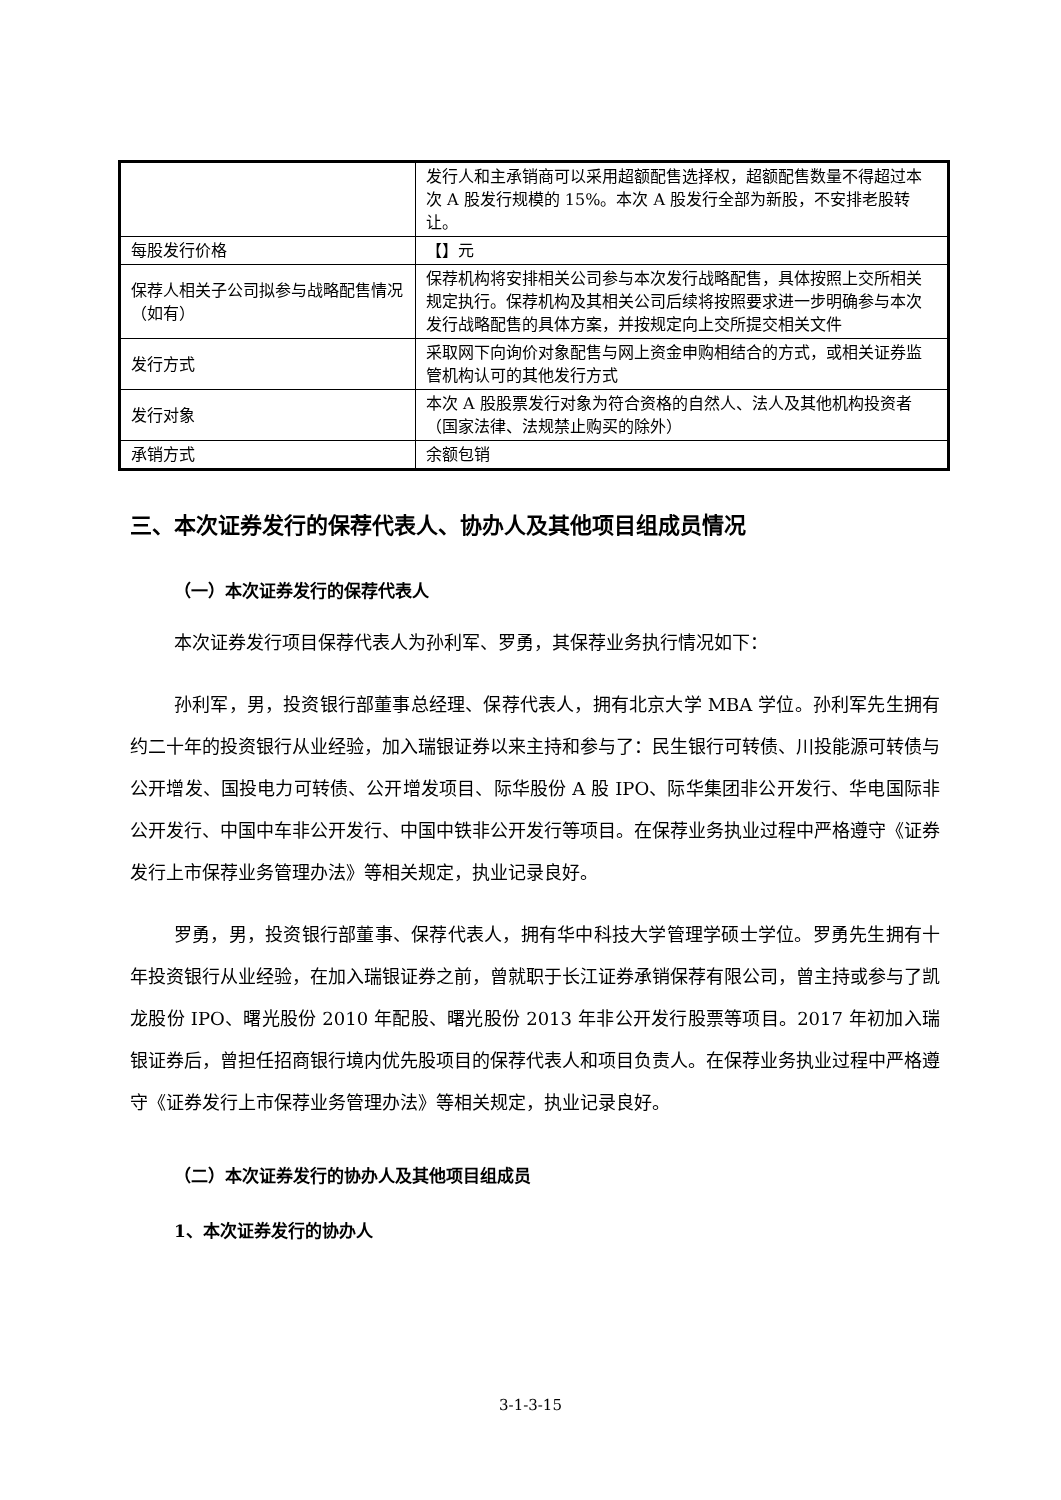| | 发行人和主承销商可以采用超额配售选择权，超额配售数量不得超过本次 A 股发行规模的 15%。本次 A 股发行全部为新股，不安排老股转让。 |
| 每股发行价格 | 【】元 |
| 保荐人相关子公司拟参与战略配售情况（如有） | 保荐机构将安排相关公司参与本次发行战略配售，具体按照上交所相关规定执行。保荐机构及其相关公司后续将按照要求进一步明确参与本次发行战略配售的具体方案，并按规定向上交所提交相关文件 |
| 发行方式 | 采取网下向询价对象配售与网上资金申购相结合的方式，或相关证券监管机构认可的其他发行方式 |
| 发行对象 | 本次 A 股股票发行对象为符合资格的自然人、法人及其他机构投资者（国家法律、法规禁止购买的除外） |
| 承销方式 | 余额包销 |
三、本次证券发行的保荐代表人、协办人及其他项目组成员情况
（一）本次证券发行的保荐代表人
本次证券发行项目保荐代表人为孙利军、罗勇，其保荐业务执行情况如下：
孙利军，男，投资银行部董事总经理、保荐代表人，拥有北京大学 MBA 学位。孙利军先生拥有约二十年的投资银行从业经验，加入瑞银证券以来主持和参与了：民生银行可转债、川投能源可转债与公开增发、国投电力可转债、公开增发项目、际华股份 A 股 IPO、际华集团非公开发行、华电国际非公开发行、中国中车非公开发行、中国中铁非公开发行等项目。在保荐业务执业过程中严格遵守《证券发行上市保荐业务管理办法》等相关规定，执业记录良好。
罗勇，男，投资银行部董事、保荐代表人，拥有华中科技大学管理学硕士学位。罗勇先生拥有十年投资银行从业经验，在加入瑞银证券之前，曾就职于长江证券承销保荐有限公司，曾主持或参与了凯龙股份 IPO、曙光股份 2010 年配股、曙光股份 2013 年非公开发行股票等项目。2017 年初加入瑞银证券后，曾担任招商银行境内优先股项目的保荐代表人和项目负责人。在保荐业务执业过程中严格遵守《证券发行上市保荐业务管理办法》等相关规定，执业记录良好。
（二）本次证券发行的协办人及其他项目组成员
1、本次证券发行的协办人
3-1-3-15